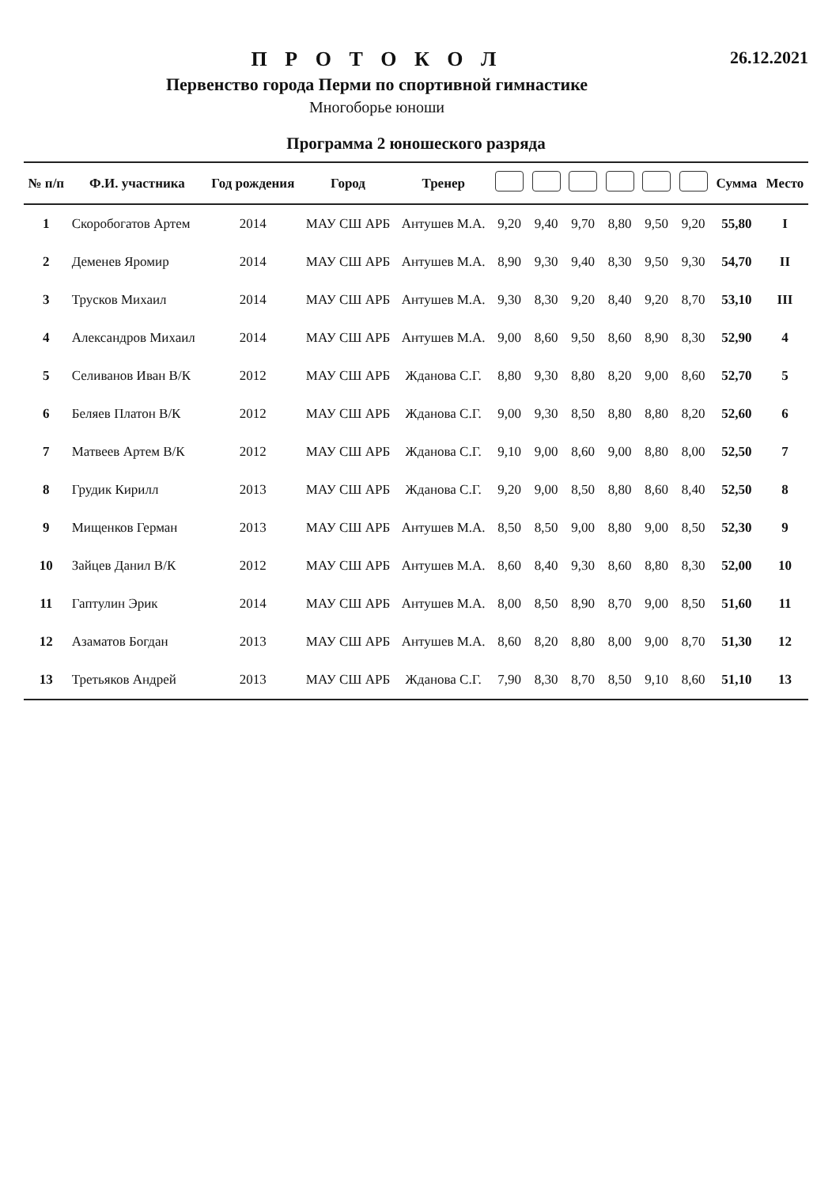П Р О Т О К О Л
Первенство города Перми по спортивной гимнастике
Многоборье юноши
26.12.2021
Программа 2 юношеского разряда
| № п/п | Ф.И. участника | Год рождения | Город | Тренер | | | | | | | Сумма | Место |
| --- | --- | --- | --- | --- | --- | --- | --- | --- | --- | --- | --- | --- |
| 1 | Скоробогатов Артем | 2014 | МАУ СШ АРБ | Антушев М.А. | 9,20 | 9,40 | 9,70 | 8,80 | 9,50 | 9,20 | 55,80 | I |
| 2 | Деменев Яромир | 2014 | МАУ СШ АРБ | Антушев М.А. | 8,90 | 9,30 | 9,40 | 8,30 | 9,50 | 9,30 | 54,70 | II |
| 3 | Трусков Михаил | 2014 | МАУ СШ АРБ | Антушев М.А. | 9,30 | 8,30 | 9,20 | 8,40 | 9,20 | 8,70 | 53,10 | III |
| 4 | Александров Михаил | 2014 | МАУ СШ АРБ | Антушев М.А. | 9,00 | 8,60 | 9,50 | 8,60 | 8,90 | 8,30 | 52,90 | 4 |
| 5 | Селиванов Иван В/К | 2012 | МАУ СШ АРБ | Жданова С.Г. | 8,80 | 9,30 | 8,80 | 8,20 | 9,00 | 8,60 | 52,70 | 5 |
| 6 | Беляев Платон В/К | 2012 | МАУ СШ АРБ | Жданова С.Г. | 9,00 | 9,30 | 8,50 | 8,80 | 8,80 | 8,20 | 52,60 | 6 |
| 7 | Матвеев Артем В/К | 2012 | МАУ СШ АРБ | Жданова С.Г. | 9,10 | 9,00 | 8,60 | 9,00 | 8,80 | 8,00 | 52,50 | 7 |
| 8 | Грудик Кирилл | 2013 | МАУ СШ АРБ | Жданова С.Г. | 9,20 | 9,00 | 8,50 | 8,80 | 8,60 | 8,40 | 52,50 | 8 |
| 9 | Мищенков Герман | 2013 | МАУ СШ АРБ | Антушев М.А. | 8,50 | 8,50 | 9,00 | 8,80 | 9,00 | 8,50 | 52,30 | 9 |
| 10 | Зайцев Данил В/К | 2012 | МАУ СШ АРБ | Антушев М.А. | 8,60 | 8,40 | 9,30 | 8,60 | 8,80 | 8,30 | 52,00 | 10 |
| 11 | Гаптулин Эрик | 2014 | МАУ СШ АРБ | Антушев М.А. | 8,00 | 8,50 | 8,90 | 8,70 | 9,00 | 8,50 | 51,60 | 11 |
| 12 | Азаматов Богдан | 2013 | МАУ СШ АРБ | Антушев М.А. | 8,60 | 8,20 | 8,80 | 8,00 | 9,00 | 8,70 | 51,30 | 12 |
| 13 | Третьяков Андрей | 2013 | МАУ СШ АРБ | Жданова С.Г. | 7,90 | 8,30 | 8,70 | 8,50 | 9,10 | 8,60 | 51,10 | 13 |